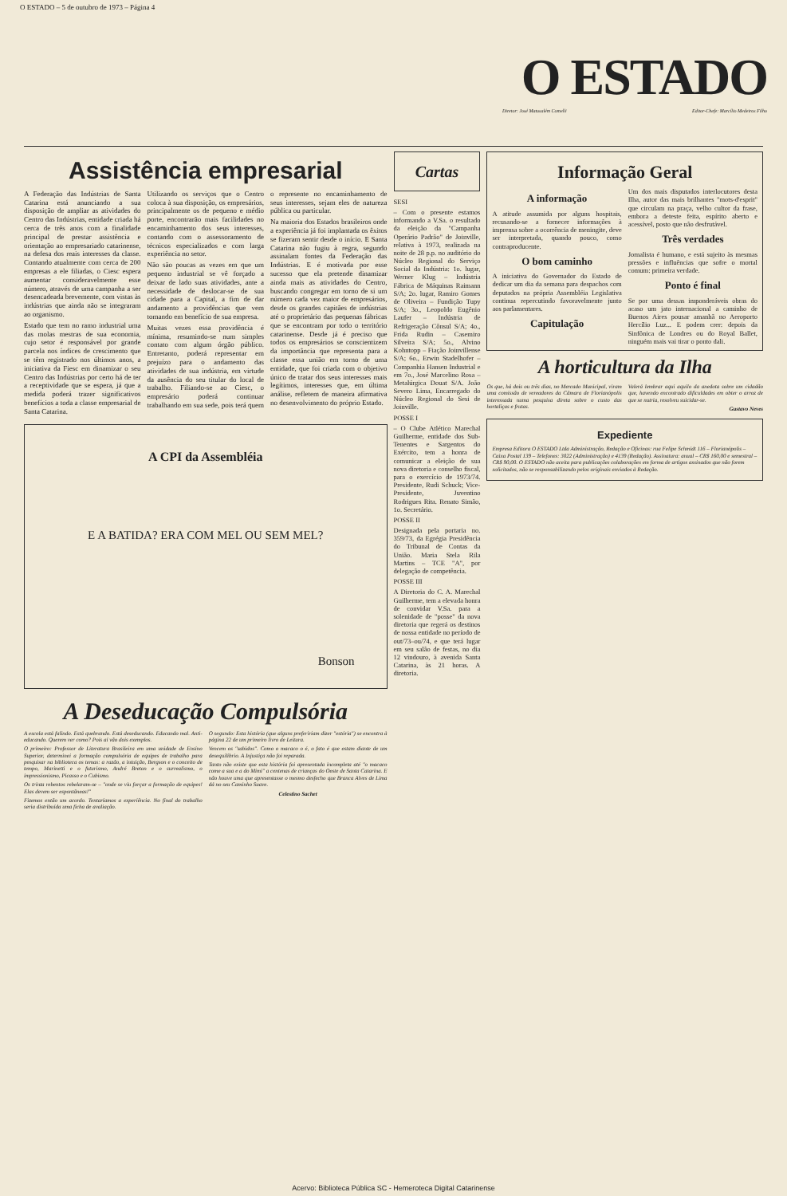O ESTADO – 5 de outubro de 1973 – Página 4
O ESTADO
Diretor: José Matusalém Comelli Editor-Chefe: Marcílio Medeiros Filho
Assistência empresarial
A Federação das Indústrias de Santa Catarina está anunciando a sua disposição de ampliar as atividades do Centro das Indústrias, entidade criada há cerca de três anos com a finalidade principal de prestar assistência e orientação ao empresariado catarinense, na defesa dos reais interesses da classe. Contando atualmente com cerca de 200 empresas a ele filiadas, o Ciesc espera aumentar consideravelmente esse número, através de uma campanha a ser desencadeada brevemente, com vistas às indústrias que ainda não se integraram ao organismo.
Estado que tem no ramo industrial uma das molas mestras de sua economia, cujo setor é responsável por grande parcela nos índices de crescimento que se têm registrado nos últimos anos, a iniciativa da Fiesc em dinamizar o seu Centro das Indústrias por certo há de ter a receptividade que se espera, já que a medida poderá trazer significativos benefícios a toda a classe empresarial de Santa Catarina.
Utilizando os serviços que o Centro coloca à sua disposição, os empresários, principalmente os de pequeno e médio porte, encontrarão mais facilidades no encaminhamento dos seus interesses, contando com o assessoramento de técnicos especializados e com larga experiência no setor.
Não são poucas as vezes em que um pequeno industrial se vê forçado a deixar de lado suas atividades, ante a necessidade de deslocar-se de sua cidade para a Capital, a fim de dar andamento a providências que vem tomando em benefício de sua empresa.
Muitas vezes essa providência é mínima, resumindo-se num simples contato com algum órgão público. Entretanto, poderá representar em prejuízo para o andamento das atividades de sua indústria, em virtude da ausência do seu titular do local de trabalho. Filiando-se ao Ciesc, o empresário poderá continuar trabalhando em sua sede, pois terá quem o represente no encaminhamento de seus interesses, sejam eles de natureza pública ou particular.
Na maioria dos Estados brasileiros onde a experiência já foi implantada os êxitos se fizeram sentir desde o início. E Santa Catarina não fugiu à regra, segundo assinalam fontes da Federação das Indústrias. E é motivada por esse sucesso que ela pretende dinamizar ainda mais as atividades do Centro, buscando congregar em torno de si um número cada vez maior de empresários, desde os grandes capitães de indústrias até o proprietário das pequenas fábricas que se encontram por todo o território catarinense. Desde já é preciso que todos os empresários se conscientizem da importância que representa para a classe essa união em torno de uma entidade, que foi criada com o objetivo único de tratar dos seus interesses mais legítimos, interesses que, em última análise, refletem de maneira afirmativa no desenvolvimento do próprio Estado.
A CPI da Assembléia
E A BATIDA? ERA COM MEL OU SEM MEL?
Bonson
A Deseducação Compulsória
A escola está falindo. Está quebrando. Está deseducando. Educando mal. Anti-educando. Querem ver como? Pois aí vão dois exemplos.
O primeiro: Professor de Literatura Brasileira em uma unidade de Ensino Superior, determinei a formação compulsória de equipes de trabalho para pesquisar na biblioteca os temas: a razão, a intuição, Bergson e o conceito de tempo, Marinetti e o futurismo, André Breton e o surrealismo, o impressionismo, Picasso e o Cubismo.
Os trinta rebentos rebelaram-se – "onde se viu forçar a formação de equipes! Elas devem ser espontâneas!"
Fizemos então um acordo. Tentaríamos a experiência. No final do trabalho seria distribuída uma ficha de avaliação.
O segundo: Esta história (que alguns prefeririam dizer "estória") se encontra à página 22 de um primeiro livro de Leitura.
Vencem os "sabidos". Como o macaco o é, o fato é que estam diante de um desequilíbrio. A Injustiça não foi reparada.
Tanto não existe que esta história foi apresentada incompleta até "o macaco come a sua e a do Mimi" a centenas de crianças do Oeste de Santa Catarina. E não houve uma que apresentasse o mesmo desfecho que Branca Alves de Lima dá no seu Caminho Suave.
Celestino Sachet
Cartas
SESI
– Com o presente estamos informando a V.Sa. o resultado da eleição da "Campanha Operário Padrão" de Joinville, relativa à 1973, realizada na noite de 28 p.p. no auditório do Núcleo Regional do Serviço Social da Indústria: 1o. lugar, Werner Klug – Indústria Fábrica de Máquinas Raimann S/A; 2o. lugar, Ramiro Gomes de Oliveira – Fundição Tupy S/A; 3o., Leopoldo Eugênio Laufer – Indústria de Refrigeração Cônsul S/A; 4o., Frida Rudin – Casemiro Silveira S/A; 5o., Alvino Kohntopp – Fiação Joinvillense S/A; 6o., Erwin Stadelhofer – Companhia Hansen Industrial e em 7o., José Marcelino Rosa – Metalúrgica Douat S/A. João Severo Lima, Encarregado do Núcleo Regional do Sesi de Joinville.
POSSE I
– O Clube Atlético Marechal Guilherme, entidade dos Sub-Tenentes e Sargentos do Exército, tem a honra de comunicar a eleição de sua nova diretoria e conselho fiscal, para o exercício de 1973/74. Presidente, Rudi Schuck; Vice-Presidente, Juventino Rodrigues Rita. Renato Simão, 1o. Secretário.
POSSE II
Designada pela portaria no. 359/73, da Egrégia Presidência do Tribunal de Contas da União. Maria Stela Rila Martins – TCE "A", por delegação de competência.
POSSE III
A Diretoria do C. A. Marechal Guilherme, tem a elevada honra de convidar V.Sa. para a solenidade de "posse" da nova diretoria que regerá os destinos de nossa entidade no período de out/73–ou/74, e que terá lugar em seu salão de festas, no dia 12 vindouro, à avenida Santa Catarina, às 21 horas. A diretoria.
Informação Geral
A informação
A atitude assumida por alguns hospitais, recusando-se a fornecer informações à imprensa sobre a ocorrência de meningite, deve ser interpretada, quando pouco, como contraproducente.
O bom caminho
A iniciativa do Governador do Estado de dedicar um dia da semana para despachos com deputados na própria Assembléia Legislativa continua repercutindo favoravelmente junto aos parlamentares.
Capitulação
Um dos mais disputados interlocutores desta Ilha, autor das mais brilhantes "mots-d'esprit" que circulam na praça, velho cultor da frase, embora a deteste feita, espírito aberto e acessível, posto que não desfrutável.
Três verdades
Jornalista é humano, e está sujeito às mesmas pressões e influências que sofre o mortal comum: primeira verdade.
Ponto é final
Se por uma dessas imponderáveis obras do acaso um jato internacional a caminho de Buenos Aires pousar amanhã no Aeroporto Hercílio Luz... E podem crer: depois da Sinfônica de Londres ou do Royal Ballet, ninguém mais vai tirar o ponto dali.
A horticultura da Ilha
Os que, há dois ou três dias, no Mercado Municipal, viram uma comissão de vereadores da Câmara de Florianópolis interessada numa pesquisa direta sobre o custo das hortaliças e frutas.
Valerá lembrar aqui aquilo da anedota sobre um cidadão que, havendo encontrado dificuldades em obter o arroz de que se nutria, resolveu suicidar-se.
Gustavo Neves
Expediente
Empresa Editora O ESTADO Ltda Administração, Redação e Oficinas: rua Felipe Schmidt 116 – Florianópolis – Caixa Postal 139 – Telefones: 3022 (Administração) e 4139 (Redação). Assinatura: anual – CR$ 160,00 e semestral – CR$ 90,00. O ESTADO não aceita para publicações colaborações em forma de artigos assinados que não forem solicitados, não se responsabilizando pelos originais enviados à Redação.
Acervo: Biblioteca Pública SC - Hemeroteca Digital Catarinense